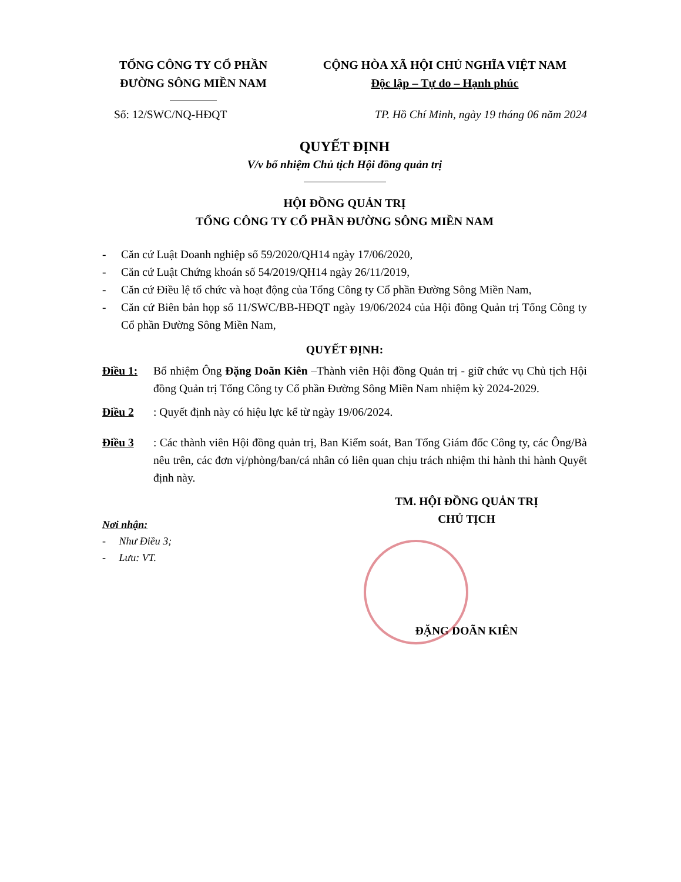TỔNG CÔNG TY CỔ PHẦN
ĐƯỜNG SÔNG MIỀN NAM
CỘNG HÒA XÃ HỘI CHỦ NGHĨA VIỆT NAM
Độc lập – Tự do – Hạnh phúc
Số: 12/SWC/NQ-HĐQT TP. Hồ Chí Minh, ngày 19 tháng 06 năm 2024
QUYẾT ĐỊNH
V/v bổ nhiệm Chủ tịch Hội đồng quản trị
HỘI ĐỒNG QUẢN TRỊ
TỔNG CÔNG TY CỔ PHẦN ĐƯỜNG SÔNG MIỀN NAM
- Căn cứ Luật Doanh nghiệp số 59/2020/QH14 ngày 17/06/2020,
- Căn cứ Luật Chứng khoán số 54/2019/QH14 ngày 26/11/2019,
-
Căn cứ Điều lệ tổ chức và hoạt động của Tổng Công ty Cổ phần Đường Sông Miền Nam,
-
Căn cứ Biên bản họp số 11/SWC/BB-HĐQT ngày 19/06/2024 của Hội đồng Quản trị Tổng Công ty Cổ phần Đường Sông Miền Nam,
QUYẾT ĐỊNH:
Điều 1:
Bổ nhiệm Ông Đặng Doãn Kiên –Thành viên Hội đồng Quản trị - giữ chức vụ Chủ tịch Hội đồng Quản trị Tổng Công ty Cổ phần Đường Sông Miền Nam nhiệm kỳ 2024-2029.
Điều 2
: Quyết định này có hiệu lực kể từ ngày 19/06/2024.
Điều 3
: Các thành viên Hội đồng quản trị, Ban Kiểm soát, Ban Tổng Giám đốc Công ty, các Ông/Bà nêu trên, các đơn vị/phòng/ban/cá nhân có liên quan chịu trách nhiệm thi hành thi hành Quyết định này.
Nơi nhận:
- Như Điều 3;
- Lưu: VT.
TM. HỘI ĐỒNG QUẢN TRỊ
CHỦ TỊCH
ĐẶNG DOÃN KIÊN